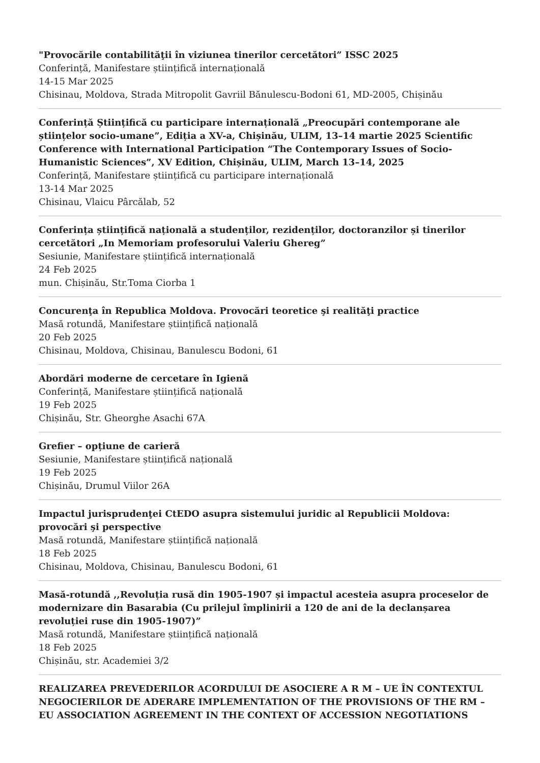"Provocările contabilităţii în viziunea tinerilor cercetători” ISSC 2025
Conferință, Manifestare științifică internațională
14-15 Mar 2025
Chisinau, Moldova, Strada Mitropolit Gavriil Bănulescu-Bodoni 61, MD-2005, Chișinău
Conferință Științifică cu participare internațională „Preocupări contemporane ale științelor socio-umane”, Ediția a XV-a, Chișinău, ULIM, 13–14 martie 2025 Scientific Conference with International Participation “The Contemporary Issues of Socio-Humanistic Sciences”, XV Edition, Chișinău, ULIM, March 13–14, 2025
Conferință, Manifestare științifică cu participare internațională
13-14 Mar 2025
Chisinau, Vlaicu Pârcălab, 52
Conferința științifică națională a studenților, rezidenților, doctoranzilor și tinerilor cercetători „In Memoriam profesorului Valeriu Ghereg”
Sesiunie, Manifestare științifică internațională
24 Feb 2025
mun. Chișinău, Str.Toma Ciorba 1
Concurenţa în Republica Moldova. Provocări teoretice şi realităţi practice
Masă rotundă, Manifestare științifică națională
20 Feb 2025
Chisinau, Moldova, Chisinau, Banulescu Bodoni, 61
Abordări moderne de cercetare în Igienă
Conferință, Manifestare științifică națională
19 Feb 2025
Chișinău, Str. Gheorghe Asachi 67A
Grefier – opțiune de carieră
Sesiunie, Manifestare științifică națională
19 Feb 2025
Chișinău, Drumul Viilor 26A
Impactul jurisprudenţei CtEDO asupra sistemului juridic al Republicii Moldova: provocări şi perspective
Masă rotundă, Manifestare științifică națională
18 Feb 2025
Chisinau, Moldova, Chisinau, Banulescu Bodoni, 61
Masă-rotundă ,,Revoluția rusă din 1905-1907 și impactul acesteia asupra proceselor de modernizare din Basarabia (Cu prilejul împlinirii a 120 de ani de la declanșarea revoluției ruse din 1905-1907)”
Masă rotundă, Manifestare științifică națională
18 Feb 2025
Chișinău, str. Academiei 3/2
REALIZAREA PREVEDERILOR ACORDULUI DE ASOCIERE A R M – UE ÎN CONTEXTUL NEGOCIERILOR DE ADERARE IMPLEMENTATION OF THE PROVISIONS OF THE RM – EU ASSOCIATION AGREEMENT IN THE CONTEXT OF ACCESSION NEGOTIATIONS